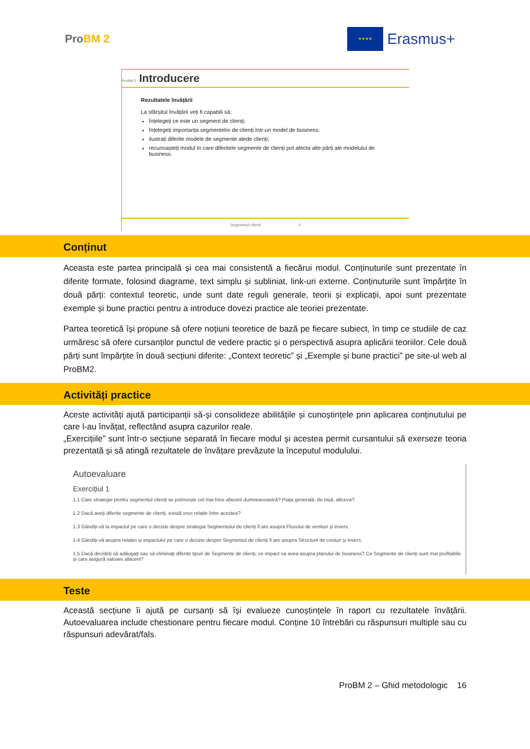ProBM 2
★★★★
Erasmus+
ProBM 2 Introducere
Rezultatele învățării
La sfârșitul învățării veți fi capabili să:
înțelegeți ce este un segment de clienți;
înțelegeți importanța segmentelor de clienți într-un model de business;
ilustrați diferite modele de segmente alede clienți;
recunoașteți modul în care diferitele segmente de clienți pot afecta alte părți ale modelului de business.
Segmentul clienți 4
Conținut
Aceasta este partea principală și cea mai consistentă a fiecărui modul. Conținuturile sunt prezentate în diferite formate, folosind diagrame, text simplu și subliniat, link-uri externe. Conținuturile sunt împărțite în două părți: contextul teoretic, unde sunt date reguli generale, teorii și explicații, apoi sunt prezentate exemple și bune practici pentru a introduce dovezi practice ale teoriei prezentate.
Partea teoretică își propune să ofere noțiuni teoretice de bază pe fiecare subiect, în timp ce studiile de caz urmăresc să ofere cursanților punctul de vedere practic și o perspectivă asupra aplicării teoriilor. Cele două părți sunt împărțite în două secțiuni diferite: „Context teoretic” și „Exemple și bune practici” pe site-ul web al ProBM2.
Activități practice
Aceste activități ajută participanții să-și consolideze abilitățile și cunoștințele prin aplicarea conținutului pe care l-au învățat, reflectând asupra cazurilor reale.
„Exercițiile” sunt într-o secțiune separată în fiecare modul și acestea permit cursantului să exerseze teoria prezentată și să atingă rezultatele de învățare prevăzute la începutul modulului.
Autoevaluare
Exercițiul 1
1.1 Care strategie pentru segmentul clienți se potrivește cel mai bine afacerii dumneavoastră? Piața generală, de nișă, altceva?
1.2 Dacă aveți diferite segmente de clienți, există vreo relație între acestea?
1.3 Gândiți-vă la impactul pe care o decizie despre strategia Segmentului de clienți îl are asupra Fluxului de venituri și invers.
1.4 Gândiți-vă asupra relației și impactului pe care o decizie despre Segmentul de clienți îl are asupra Structurii de costuri și invers.
1.5 Dacă decideți să adăugați sau să eliminați diferite tipuri de Segmente de clienți, ce impact va avea asupra planului de business? Ce Segmente de clienți sunt mai profitabile și care asigură valoare afacerii?
Teste
Această secțiune îi ajută pe cursanți să își evalueze cunoștințele în raport cu rezultatele învățării. Autoevaluarea include chestionare pentru fiecare modul. Conține 10 întrebări cu răspunsuri multiple sau cu răspunsuri adevărat/fals.
ProBM 2 – Ghid metodologic 16